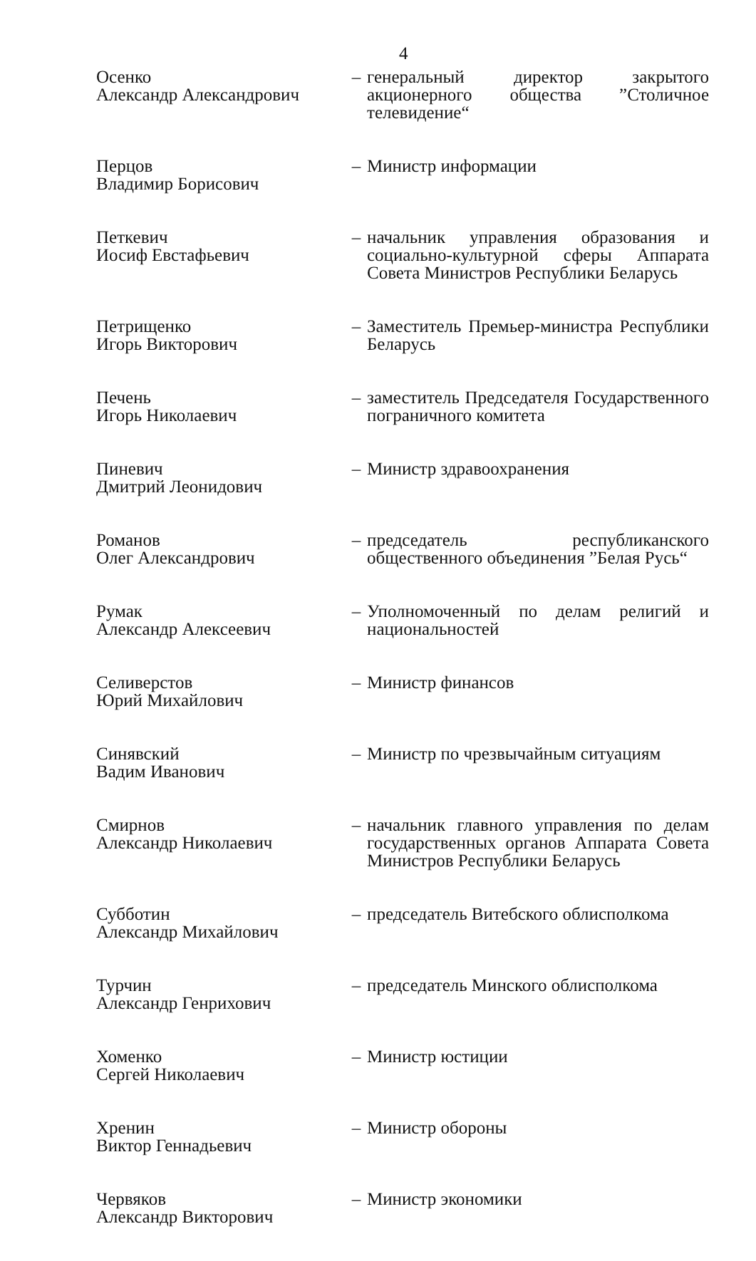4
Осенко
Александр Александрович
– генеральный директор закрытого акционерного общества ”Столичное телевидение“
Перцов
Владимир Борисович
– Министр информации
Петкевич
Иосиф Евстафьевич
– начальник управления образования и социально-культурной сферы Аппарата Совета Министров Республики Беларусь
Петрищенко
Игорь Викторович
– Заместитель Премьер-министра Республики Беларусь
Печень
Игорь Николаевич
– заместитель Председателя Государственного пограничного комитета
Пиневич
Дмитрий Леонидович
– Министр здравоохранения
Романов
Олег Александрович
– председатель республиканского общественного объединения ”Белая Русь“
Румак
Александр Алексеевич
– Уполномоченный по делам религий и национальностей
Селиверстов
Юрий Михайлович
– Министр финансов
Синявский
Вадим Иванович
– Министр по чрезвычайным ситуациям
Смирнов
Александр Николаевич
– начальник главного управления по делам государственных органов Аппарата Совета Министров Республики Беларусь
Субботин
Александр Михайлович
– председатель Витебского облисполкома
Турчин
Александр Генрихович
– председатель Минского облисполкома
Хоменко
Сергей Николаевич
– Министр юстиции
Хренин
Виктор Геннадьевич
– Министр обороны
Червяков
Александр Викторович
– Министр экономики